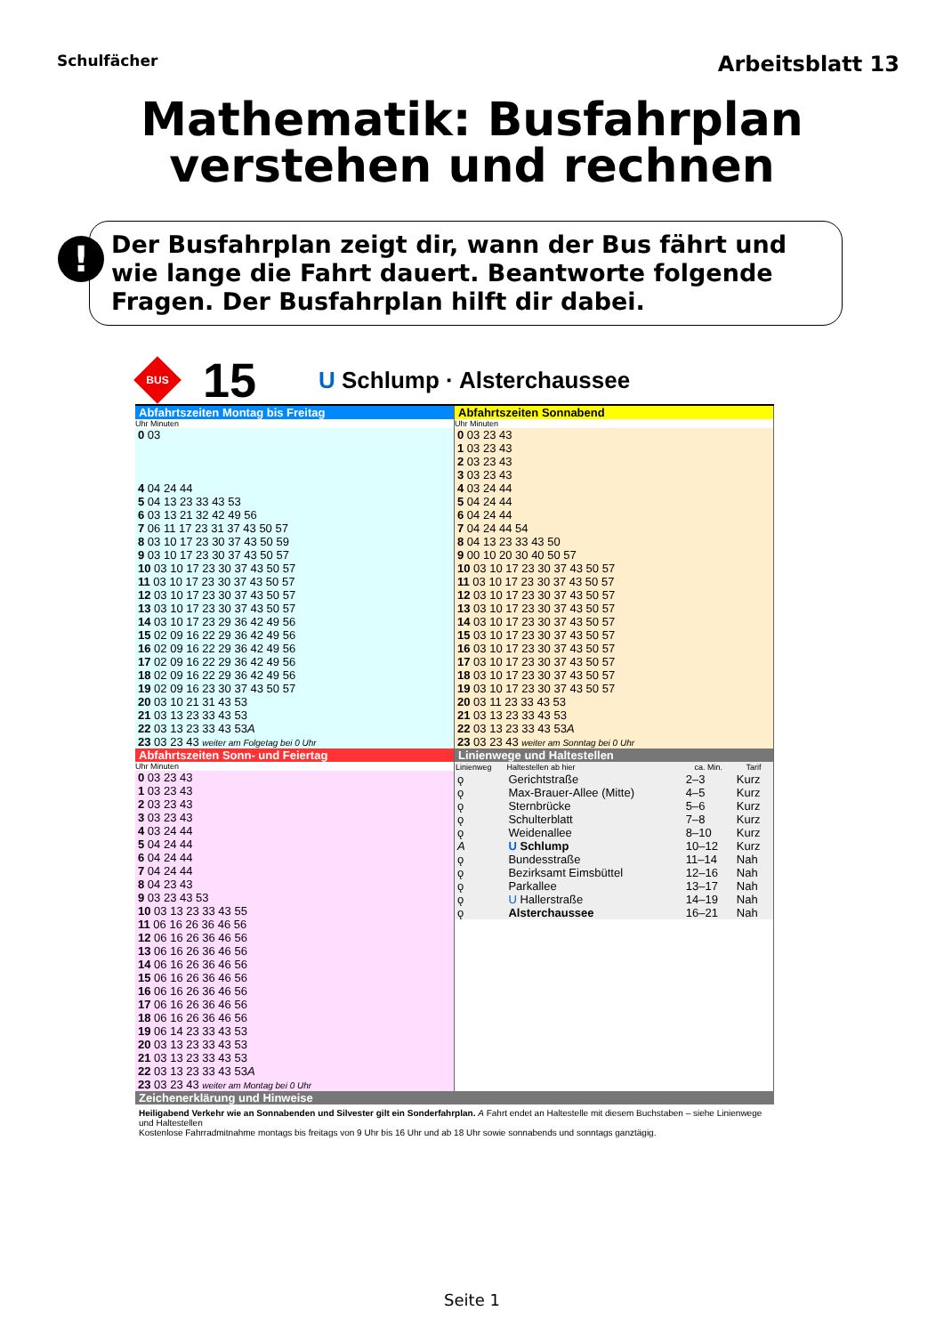Schulfächer
Arbeitsblatt 13
Mathematik: Busfahrplan
verstehen und rechnen
!
Der Busfahrplan zeigt dir, wann der Bus fährt und wie lange die Fahrt dauert. Beantworte folgende Fragen. Der Busfahrplan hilft dir dabei.
BUS
15
U Schlump · Alsterchaussee
Abfahrtszeiten Montag bis Freitag
Uhr Minuten
| 0 03 |
| 4 04 24 44 |
| 5 04 13 23 33 43 53 |
| 6 03 13 21 32 42 49 56 |
| 7 06 11 17 23 31 37 43 50 57 |
| 8 03 10 17 23 30 37 43 50 59 |
| 9 03 10 17 23 30 37 43 50 57 |
| 10 03 10 17 23 30 37 43 50 57 |
| 11 03 10 17 23 30 37 43 50 57 |
| 12 03 10 17 23 30 37 43 50 57 |
| 13 03 10 17 23 30 37 43 50 57 |
| 14 03 10 17 23 29 36 42 49 56 |
| 15 02 09 16 22 29 36 42 49 56 |
| 16 02 09 16 22 29 36 42 49 56 |
| 17 02 09 16 22 29 36 42 49 56 |
| 18 02 09 16 22 29 36 42 49 56 |
| 19 02 09 16 23 30 37 43 50 57 |
| 20 03 10 21 31 43 53 |
| 21 03 13 23 33 43 53 |
| 22 03 13 23 33 43 53 A |
| 23 03 23 43 weiter am Folgetag bei 0 Uhr |
Abfahrtszeiten Sonnabend
Uhr Minuten
| 0 03 23 43 |
| 1 03 23 43 |
| 2 03 23 43 |
| 3 03 23 43 |
| 4 03 24 44 |
| 5 04 24 44 |
| 6 04 24 44 |
| 7 04 24 44 54 |
| 8 04 13 23 33 43 50 |
| 9 00 10 20 30 40 50 57 |
| 10 03 10 17 23 30 37 43 50 57 |
| 11 03 10 17 23 30 37 43 50 57 |
| 12 03 10 17 23 30 37 43 50 57 |
| 13 03 10 17 23 30 37 43 50 57 |
| 14 03 10 17 23 30 37 43 50 57 |
| 15 03 10 17 23 30 37 43 50 57 |
| 16 03 10 17 23 30 37 43 50 57 |
| 17 03 10 17 23 30 37 43 50 57 |
| 18 03 10 17 23 30 37 43 50 57 |
| 19 03 10 17 23 30 37 43 50 57 |
| 20 03 11 23 33 43 53 |
| 21 03 13 23 33 43 53 |
| 22 03 13 23 33 43 53 A |
| 23 03 23 43 weiter am Sonntag bei 0 Uhr |
Abfahrtszeiten Sonn- und Feiertag
Uhr Minuten
| 0 03 23 43 |
| 1 03 23 43 |
| 2 03 23 43 |
| 3 03 23 43 |
| 4 03 24 44 |
| 5 04 24 44 |
| 6 04 24 44 |
| 7 04 24 44 |
| 8 04 23 43 |
| 9 03 23 43 53 |
| 10 03 13 23 33 43 55 |
| 11 06 16 26 36 46 56 |
| 12 06 16 26 36 46 56 |
| 13 06 16 26 36 46 56 |
| 14 06 16 26 36 46 56 |
| 15 06 16 26 36 46 56 |
| 16 06 16 26 36 46 56 |
| 17 06 16 26 36 46 56 |
| 18 06 16 26 36 46 56 |
| 19 06 14 23 33 43 53 |
| 20 03 13 23 33 43 53 |
| 21 03 13 23 33 43 53 |
| 22 03 13 23 33 43 53 A |
| 23 03 23 43 weiter am Montag bei 0 Uhr |
Linienwege und Haltestellen
| Linienweg | Haltestellen ab hier | ca. Min. | Tarif |
| --- | --- | --- | --- |
| ǫ | Gerichtstraße | 2–3 | Kurz |
| ǫ | Max-Brauer-Allee (Mitte) | 4–5 | Kurz |
| ǫ | Sternbrücke | 5–6 | Kurz |
| ǫ | Schulterblatt | 7–8 | Kurz |
| ǫ | Weidenallee | 8–10 | Kurz |
| A | U Schlump | 10–12 | Kurz |
| ǫ | Bundesstraße | 11–14 | Nah |
| ǫ | Bezirksamt Eimsbüttel | 12–16 | Nah |
| ǫ | Parkallee | 13–17 | Nah |
| ǫ | U Hallerstraße | 14–19 | Nah |
| ǫ | Alsterchaussee | 16–21 | Nah |
Zeichenerklärung und Hinweise
Heiligabend Verkehr wie an Sonnabenden und Silvester gilt ein Sonderfahrplan. A Fahrt endet an Haltestelle mit diesem Buchstaben – siehe Linienwege und Haltestellen
Kostenlose Fahrradmitnahme montags bis freitags von 9 Uhr bis 16 Uhr und ab 18 Uhr sowie sonnabends und sonntags ganztägig.
Seite 1